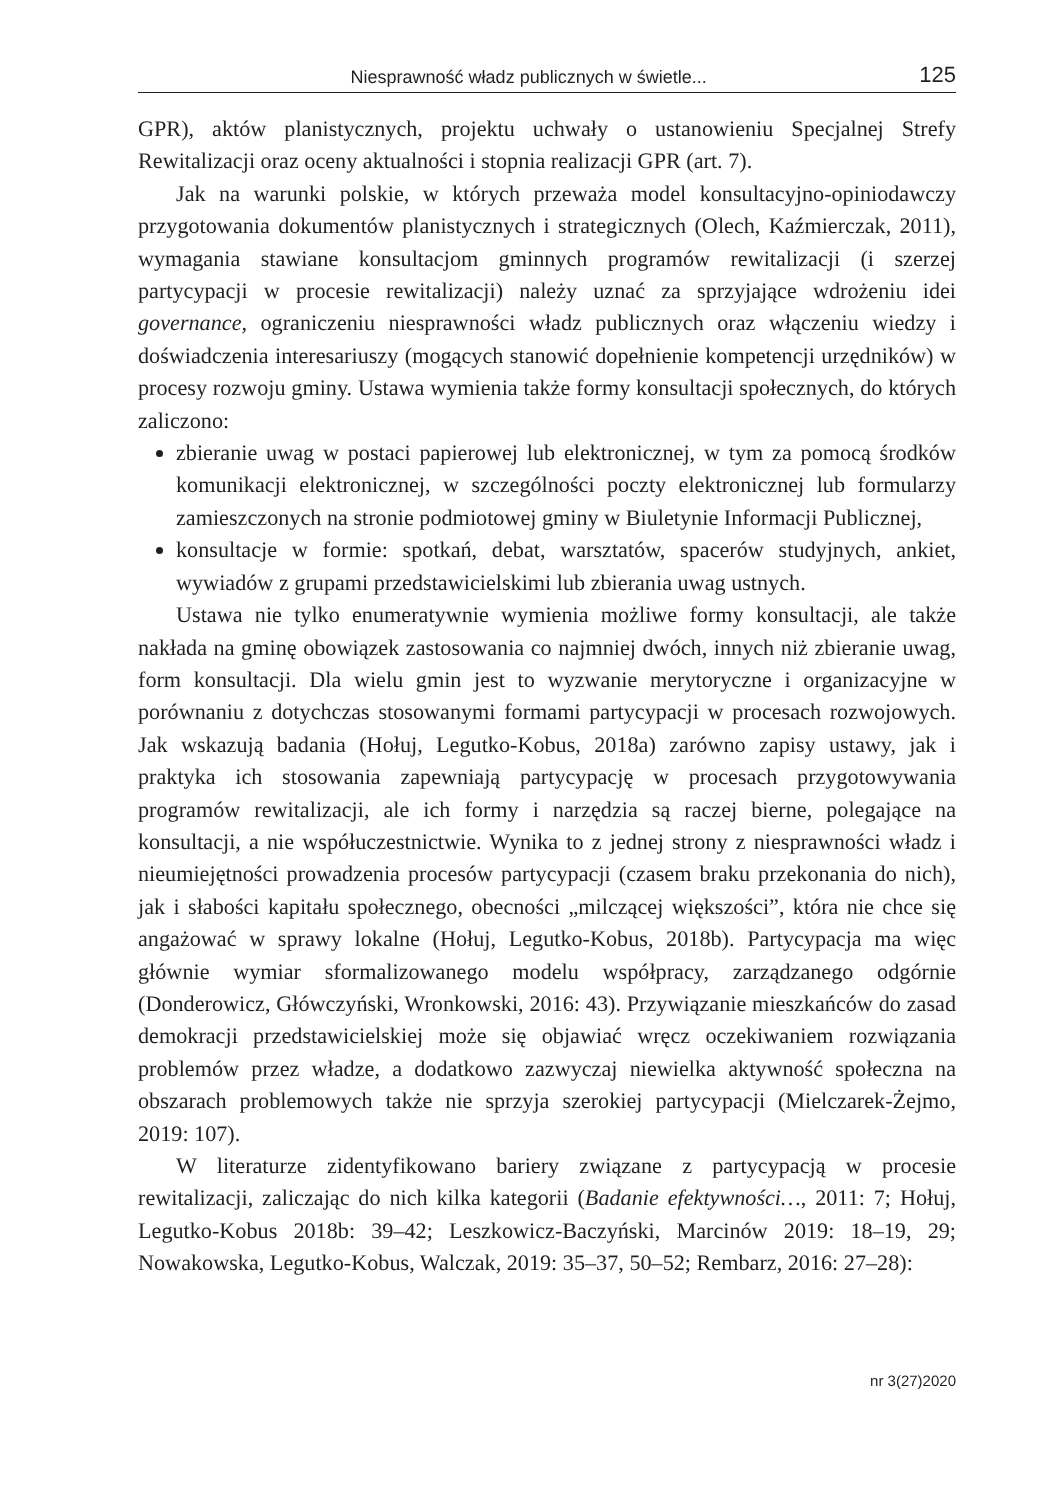Niesprawność władz publicznych w świetle... 125
GPR), aktów planistycznych, projektu uchwały o ustanowieniu Specjalnej Strefy Rewitalizacji oraz oceny aktualności i stopnia realizacji GPR (art. 7).
Jak na warunki polskie, w których przeważa model konsultacyjno-opiniodawczy przygotowania dokumentów planistycznych i strategicznych (Olech, Kaźmierczak, 2011), wymagania stawiane konsultacjom gminnych programów rewitalizacji (i szerzej partycypacji w procesie rewitalizacji) należy uznać za sprzyjające wdrożeniu idei governance, ograniczeniu niesprawności władz publicznych oraz włączeniu wiedzy i doświadczenia interesariuszy (mogących stanowić dopełnienie kompetencji urzędników) w procesy rozwoju gminy. Ustawa wymienia także formy konsultacji społecznych, do których zaliczono:
zbieranie uwag w postaci papierowej lub elektronicznej, w tym za pomocą środków komunikacji elektronicznej, w szczególności poczty elektronicznej lub formularzy zamieszczonych na stronie podmiotowej gminy w Biuletynie Informacji Publicznej,
konsultacje w formie: spotkań, debat, warsztatów, spacerów studyjnych, ankiet, wywiadów z grupami przedstawicielskimi lub zbierania uwag ustnych.
Ustawa nie tylko enumeratywnie wymienia możliwe formy konsultacji, ale także nakłada na gminę obowiązek zastosowania co najmniej dwóch, innych niż zbieranie uwag, form konsultacji. Dla wielu gmin jest to wyzwanie merytoryczne i organizacyjne w porównaniu z dotychczas stosowanymi formami partycypacji w procesach rozwojowych. Jak wskazują badania (Hołuj, Legutko-Kobus, 2018a) zarówno zapisy ustawy, jak i praktyka ich stosowania zapewniają partycypację w procesach przygotowywania programów rewitalizacji, ale ich formy i narzędzia są raczej bierne, polegające na konsultacji, a nie współuczestnictwie. Wynika to z jednej strony z niesprawności władz i nieumiejętności prowadzenia procesów partycypacji (czasem braku przekonania do nich), jak i słabości kapitału społecznego, obecności „milczącej większości”, która nie chce się angażować w sprawy lokalne (Hołuj, Legutko-Kobus, 2018b). Partycypacja ma więc głównie wymiar sformalizowanego modelu współpracy, zarządzanego odgórnie (Donderowicz, Główczyński, Wronkowski, 2016: 43). Przywiązanie mieszkańców do zasad demokracji przedstawicielskiej może się objawiać wręcz oczekiwaniem rozwiązania problemów przez władze, a dodatkowo zazwyczaj niewielka aktywność społeczna na obszarach problemowych także nie sprzyja szerokiej partycypacji (Mielczarek-Żejmo, 2019: 107).
W literaturze zidentyfikowano bariery związane z partycypacją w procesie rewitalizacji, zaliczając do nich kilka kategorii (Badanie efektywności…, 2011: 7; Hołuj, Legutko-Kobus 2018b: 39–42; Leszkowicz-Baczyński, Marcinów 2019: 18–19, 29; Nowakowska, Legutko-Kobus, Walczak, 2019: 35–37, 50–52; Rembarz, 2016: 27–28):
nr 3(27)2020